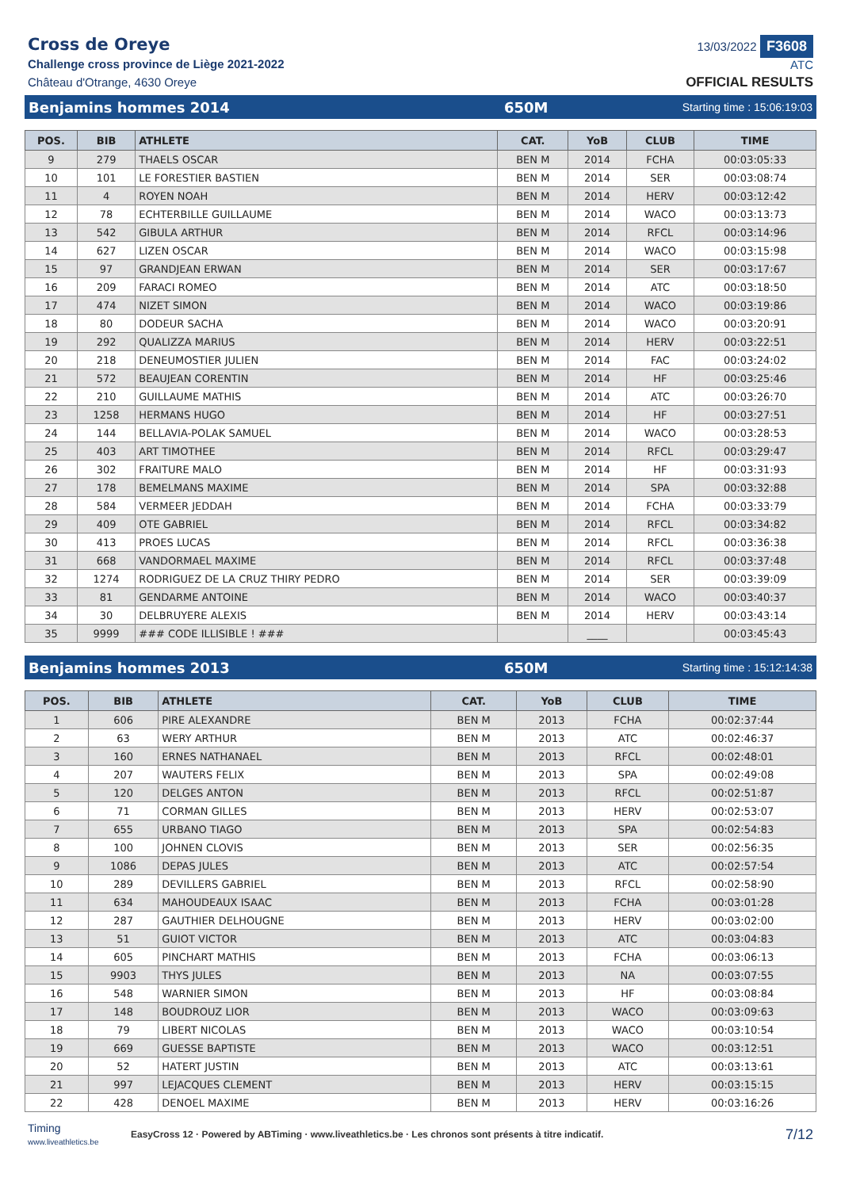Cross de Oreye
Challenge cross province de Liège 2021-2022
Château d'Otrange, 4630 Oreye
13/03/2022 F3608
ATC
OFFICIAL RESULTS
Benjamins hommes 2014 650M Starting time : 15:06:19:03
| POS. | BIB | ATHLETE | CAT. | YoB | CLUB | TIME |
| --- | --- | --- | --- | --- | --- | --- |
| 9 | 279 | THAELS OSCAR | BEN M | 2014 | FCHA | 00:03:05:33 |
| 10 | 101 | LE FORESTIER BASTIEN | BEN M | 2014 | SER | 00:03:08:74 |
| 11 | 4 | ROYEN NOAH | BEN M | 2014 | HERV | 00:03:12:42 |
| 12 | 78 | ECHTERBILLE GUILLAUME | BEN M | 2014 | WACO | 00:03:13:73 |
| 13 | 542 | GIBULA ARTHUR | BEN M | 2014 | RFCL | 00:03:14:96 |
| 14 | 627 | LIZEN OSCAR | BEN M | 2014 | WACO | 00:03:15:98 |
| 15 | 97 | GRANDJEAN ERWAN | BEN M | 2014 | SER | 00:03:17:67 |
| 16 | 209 | FARACI ROMEO | BEN M | 2014 | ATC | 00:03:18:50 |
| 17 | 474 | NIZET SIMON | BEN M | 2014 | WACO | 00:03:19:86 |
| 18 | 80 | DODEUR SACHA | BEN M | 2014 | WACO | 00:03:20:91 |
| 19 | 292 | QUALIZZA MARIUS | BEN M | 2014 | HERV | 00:03:22:51 |
| 20 | 218 | DENEUMOSTIER JULIEN | BEN M | 2014 | FAC | 00:03:24:02 |
| 21 | 572 | BEAUJEAN CORENTIN | BEN M | 2014 | HF | 00:03:25:46 |
| 22 | 210 | GUILLAUME MATHIS | BEN M | 2014 | ATC | 00:03:26:70 |
| 23 | 1258 | HERMANS HUGO | BEN M | 2014 | HF | 00:03:27:51 |
| 24 | 144 | BELLAVIA-POLAK SAMUEL | BEN M | 2014 | WACO | 00:03:28:53 |
| 25 | 403 | ART TIMOTHEE | BEN M | 2014 | RFCL | 00:03:29:47 |
| 26 | 302 | FRAITURE MALO | BEN M | 2014 | HF | 00:03:31:93 |
| 27 | 178 | BEMELMANS MAXIME | BEN M | 2014 | SPA | 00:03:32:88 |
| 28 | 584 | VERMEER JEDDAH | BEN M | 2014 | FCHA | 00:03:33:79 |
| 29 | 409 | OTE GABRIEL | BEN M | 2014 | RFCL | 00:03:34:82 |
| 30 | 413 | PROES LUCAS | BEN M | 2014 | RFCL | 00:03:36:38 |
| 31 | 668 | VANDORMAEL MAXIME | BEN M | 2014 | RFCL | 00:03:37:48 |
| 32 | 1274 | RODRIGUEZ DE LA CRUZ THIRY PEDRO | BEN M | 2014 | SER | 00:03:39:09 |
| 33 | 81 | GENDARME ANTOINE | BEN M | 2014 | WACO | 00:03:40:37 |
| 34 | 30 | DELBRUYERE ALEXIS | BEN M | 2014 | HERV | 00:03:43:14 |
| 35 | 9999 | ### CODE ILLISIBLE ! ### | | ____ | | 00:03:45:43 |
Benjamins hommes 2013 650M Starting time : 15:12:14:38
| POS. | BIB | ATHLETE | CAT. | YoB | CLUB | TIME |
| --- | --- | --- | --- | --- | --- | --- |
| 1 | 606 | PIRE ALEXANDRE | BEN M | 2013 | FCHA | 00:02:37:44 |
| 2 | 63 | WERY ARTHUR | BEN M | 2013 | ATC | 00:02:46:37 |
| 3 | 160 | ERNES NATHANAEL | BEN M | 2013 | RFCL | 00:02:48:01 |
| 4 | 207 | WAUTERS FELIX | BEN M | 2013 | SPA | 00:02:49:08 |
| 5 | 120 | DELGES ANTON | BEN M | 2013 | RFCL | 00:02:51:87 |
| 6 | 71 | CORMAN GILLES | BEN M | 2013 | HERV | 00:02:53:07 |
| 7 | 655 | URBANO TIAGO | BEN M | 2013 | SPA | 00:02:54:83 |
| 8 | 100 | JOHNEN CLOVIS | BEN M | 2013 | SER | 00:02:56:35 |
| 9 | 1086 | DEPAS JULES | BEN M | 2013 | ATC | 00:02:57:54 |
| 10 | 289 | DEVILLERS GABRIEL | BEN M | 2013 | RFCL | 00:02:58:90 |
| 11 | 634 | MAHOUDEAUX ISAAC | BEN M | 2013 | FCHA | 00:03:01:28 |
| 12 | 287 | GAUTHIER DELHOUGNE | BEN M | 2013 | HERV | 00:03:02:00 |
| 13 | 51 | GUIOT VICTOR | BEN M | 2013 | ATC | 00:03:04:83 |
| 14 | 605 | PINCHART MATHIS | BEN M | 2013 | FCHA | 00:03:06:13 |
| 15 | 9903 | THYS JULES | BEN M | 2013 | NA | 00:03:07:55 |
| 16 | 548 | WARNIER SIMON | BEN M | 2013 | HF | 00:03:08:84 |
| 17 | 148 | BOUDROUZ LIOR | BEN M | 2013 | WACO | 00:03:09:63 |
| 18 | 79 | LIBERT NICOLAS | BEN M | 2013 | WACO | 00:03:10:54 |
| 19 | 669 | GUESSE BAPTISTE | BEN M | 2013 | WACO | 00:03:12:51 |
| 20 | 52 | HATERT JUSTIN | BEN M | 2013 | ATC | 00:03:13:61 |
| 21 | 997 | LEJACQUES CLEMENT | BEN M | 2013 | HERV | 00:03:15:15 |
| 22 | 428 | DENOEL MAXIME | BEN M | 2013 | HERV | 00:03:16:26 |
Timing
www.liveathletics.be
EasyCross 12 · Powered by ABTiming · www.liveathletics.be · Les chronos sont présents à titre indicatif.
7/12